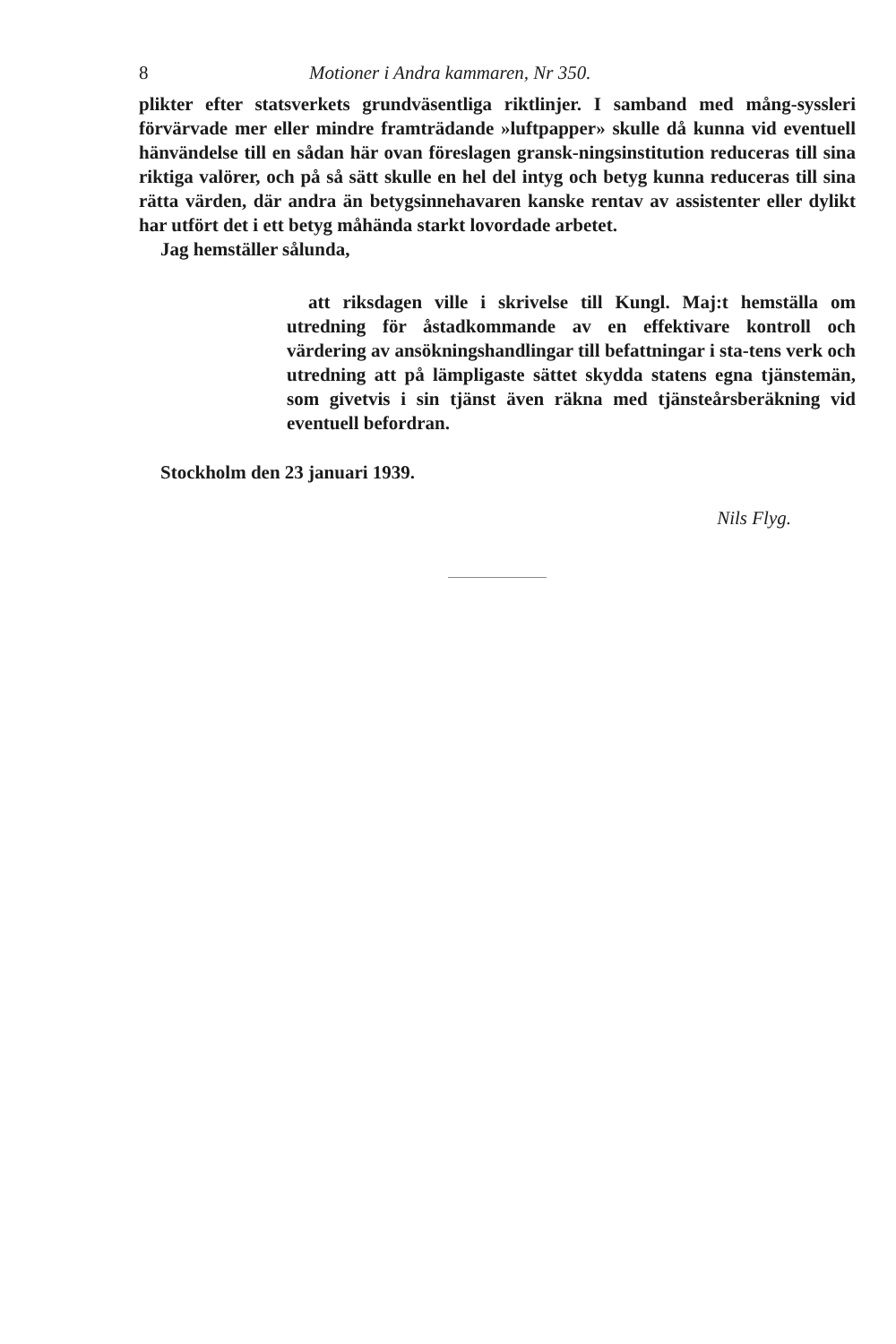8 Motioner i Andra kammaren, Nr 350.
plikter efter statsverkets grundväsentliga riktlinjer. I samband med mång-syssleri förvärvade mer eller mindre framträdande »luftpapper» skulle då kunna vid eventuell hänvändelse till en sådan här ovan föreslagen gransk-ningsinstitution reduceras till sina riktiga valörer, och på så sätt skulle en hel del intyg och betyg kunna reduceras till sina rätta värden, där andra än betygsinnehavaren kanske rentav av assistenter eller dylikt har utfört det i ett betyg måhända starkt lovordade arbetet.
Jag hemställer sålunda,
att riksdagen ville i skrivelse till Kungl. Maj:t hemställa om utredning för åstadkommande av en effektivare kontroll och värdering av ansökningshandlingar till befattningar i sta-tens verk och utredning att på lämpligaste sättet skydda statens egna tjänstemän, som givetvis i sin tjänst även räkna med tjänsteårsberäkning vid eventuell befordran.
Stockholm den 23 januari 1939.
Nils Flyg.